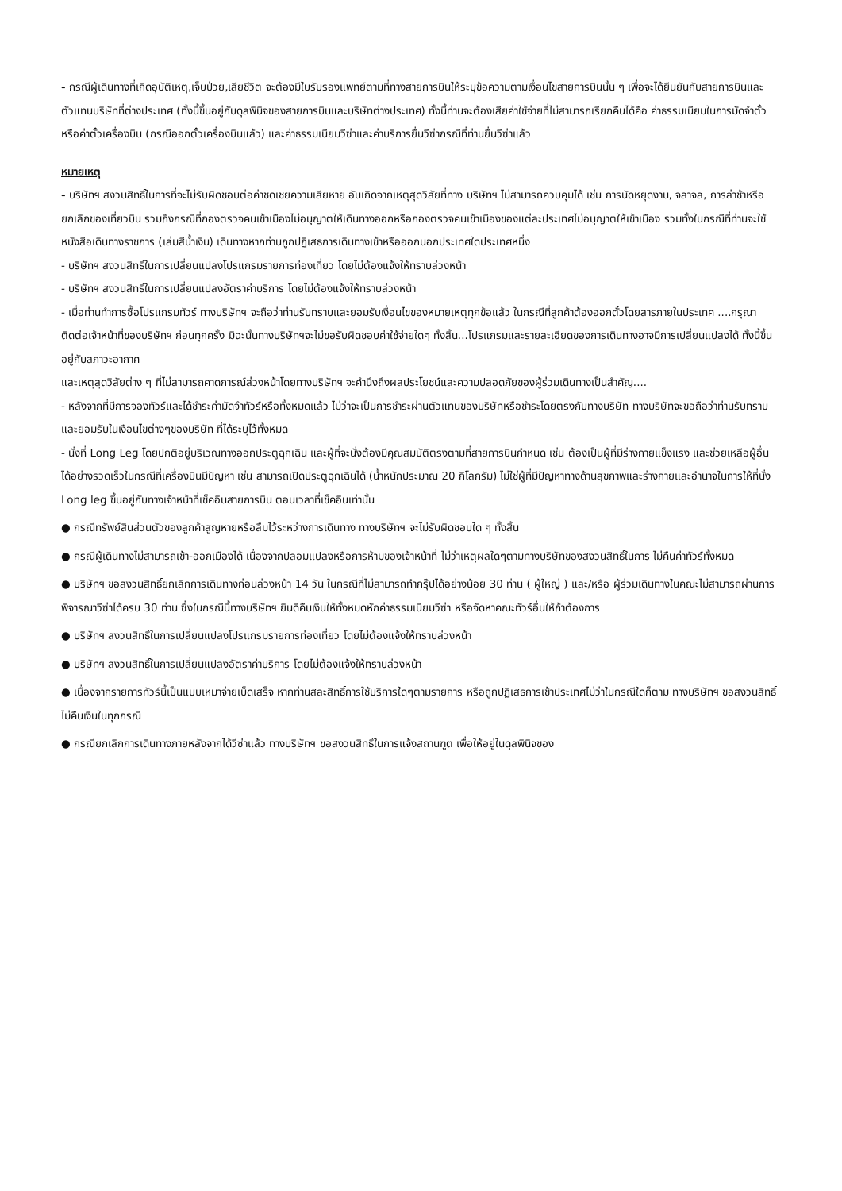- กรณีผู้เดินทางที่เกิดอุบัติเหตุ,เจ็บป่วย,เสียชีวิต จะต้องมีใบรับรองแพทย์ตามที่ทางสายการบินให้ระบุข้อความตามเงื่อนไขสายการบินนั้น ๆ เพื่อจะได้ยืนยันกับสายการบินและตัวแทนบริษัทที่ต่างประเทศ (ทั้งนี้ขึ้นอยู่กับดุลพินิจของสายการบินและบริษัทต่างประเทศ) ทั้งนี้ท่านจะต้องเสียค่าใช้จ่ายที่ไม่สามารถเรียกคืนได้คือ ค่าธรรมเนียมในการมัดจำตั๋ว หรือค่าตั๋วเครื่องบิน (กรณีออกตั๋วเครื่องบินแล้ว) และค่าธรรมเนียมวีซ่าและค่าบริการยื่นวีซ่ากรณีที่ท่านยื่นวีซ่าแล้ว
หมายเหตุ
- บริษัทฯ สงวนสิทธิ์ในการที่จะไม่รับผิดชอบต่อค่าชดเชยความเสียหาย อันเกิดจากเหตุสุดวิสัยที่ทาง บริษัทฯ ไม่สามารถควบคุมได้ เช่น การนัดหยุดงาน, จลาจล, การล่าช้าหรือยกเลิกของเที่ยวบิน รวมถึงกรณีที่กองตรวจคนเข้าเมืองไม่อนุญาตให้เดินทางออกหรือกองตรวจคนเข้าเมืองของแต่ละประเทศไม่อนุญาตให้เข้าเมือง รวมทั้งในกรณีที่ท่านจะใช้หนังสือเดินทางราชการ (เล่มสีน้ำเงิน) เดินทางหากท่านถูกปฏิเสธการเดินทางเข้าหรือออกนอกประเทศใดประเทศหนึ่ง
- บริษัทฯ สงวนสิทธิ์ในการเปลี่ยนแปลงโปรแกรมรายการท่องเที่ยว โดยไม่ต้องแจ้งให้ทราบล่วงหน้า
- บริษัทฯ สงวนสิทธิ์ในการเปลี่ยนแปลงอัตราค่าบริการ โดยไม่ต้องแจ้งให้ทราบล่วงหน้า
- เมื่อท่านทำการซื้อโปรแกรมทัวร์ ทางบริษัทฯ จะถือว่าท่านรับทราบและยอมรับเงื่อนไขของหมายเหตุทุกข้อแล้ว ในกรณีที่ลูกค้าต้องออกตั๋วโดยสารภายในประเทศ ....กรุณาติดต่อเจ้าหน้าที่ของบริษัทฯ ก่อนทุกครั้ง มิฉะนั้นทางบริษัทฯจะไม่ขอรับผิดชอบค่าใช้จ่ายใดๆ ทั้งสิ้น...โปรแกรมและรายละเอียดของการเดินทางอาจมีการเปลี่ยนแปลงได้ ทั้งนี้ขึ้นอยู่กับสภาวะอากาศ
และเหตุสุดวิสัยต่าง ๆ ที่ไม่สามารถคาดการณ์ล่วงหน้าโดยทางบริษัทฯ จะคำนึงถึงผลประโยชน์และความปลอดภัยของผู้ร่วมเดินทางเป็นสำคัญ....
- หลังจากที่มีการจองทัวร์และได้ชำระค่ามัดจำทัวร์หรือทั้งหมดแล้ว ไม่ว่าจะเป็นการชำระผ่านตัวแทนของบริษัทหรือชำระโดยตรงกับทางบริษัท ทางบริษัทจะขอถือว่าท่านรับทราบและยอมรับในเงือนไขต่างๆของบริษัท ที่ได้ระบุไว้ทั้งหมด
- นั่งที่ Long Leg โดยปกติอยู่บริเวณทางออกประตูฉุกเฉิน และผู้ที่จะนั่งต้องมีคุณสมบัติตรงตามที่สายการบินกำหนด เช่น ต้องเป็นผู้ที่มีร่างกายแข็งแรง และช่วยเหลือผู้อื่นได้อย่างรวดเร็วในกรณีที่เครื่องบินมีปัญหา เช่น สามารถเปิดประตูฉุกเฉินได้ (น้ำหนักประมาณ 20 กิโลกรัม) ไม่ใช่ผู้ที่มีปัญหาทางด้านสุขภาพและร่างกายและอำนาจในการให้ที่นั่ง Long leg ขึ้นอยู่กับทางเจ้าหน้าที่เช็คอินสายการบิน ตอนเวลาที่เช็คอินเท่านั้น
● กรณีทรัพย์สินส่วนตัวของลูกค้าสูญหายหรือลืมไว้ระหว่างการเดินทาง ทางบริษัทฯ จะไม่รับผิดชอบใด ๆ ทั้งสิ้น
● กรณีผู้เดินทางไม่สามารถเข้า-ออกเมืองได้ เนื่องจากปลอมแปลงหรือการห้ามของเจ้าหน้าที่ ไม่ว่าเหตุผลใดๆตามทางบริษัทของสงวนสิทธิ์ในการ ไม่คืนค่าทัวร์ทั้งหมด
● บริษัทฯ ขอสงวนสิทธิ์ยกเลิกการเดินทางก่อนล่วงหน้า 14 วัน ในกรณีที่ไม่สามารถทำกรุ๊ปได้อย่างน้อย 30 ท่าน ( ผู้ใหญ่ ) และ/หรือ ผู้ร่วมเดินทางในคณะไม่สามารถผ่านการพิจารณาวีซ่าได้ครบ 30 ท่าน ซึ่งในกรณีนี้ทางบริษัทฯ ยินดีคืนเงินให้ทั้งหมดหักค่าธรรมเนียมวีซ่า หรือจัดหาคณะทัวร์อื่นให้ถ้าต้องการ
● บริษัทฯ สงวนสิทธิ์ในการเปลี่ยนแปลงโปรแกรมรายการท่องเที่ยว โดยไม่ต้องแจ้งให้ทราบล่วงหน้า
● บริษัทฯ สงวนสิทธิ์ในการเปลี่ยนแปลงอัตราค่าบริการ โดยไม่ต้องแจ้งให้ทราบล่วงหน้า
● เนื่องจากรายการทัวร์นี้เป็นแบบเหมาจ่ายเบ็ดเสร็จ หากท่านสละสิทธิ์การใช้บริการใดๆตามรายการ หรือถูกปฏิเสธการเข้าประเทศไม่ว่าในกรณีใดก็ตาม ทางบริษัทฯ ขอสงวนสิทธิ์ไม่คืนเงินในทุกกรณี
● กรณียกเลิกการเดินทางภายหลังจากได้วีซ่าแล้ว ทางบริษัทฯ ขอสงวนสิทธิ์ในการแจ้งสถานฑูต เพื่อให้อยู่ในดุลพินิจของ